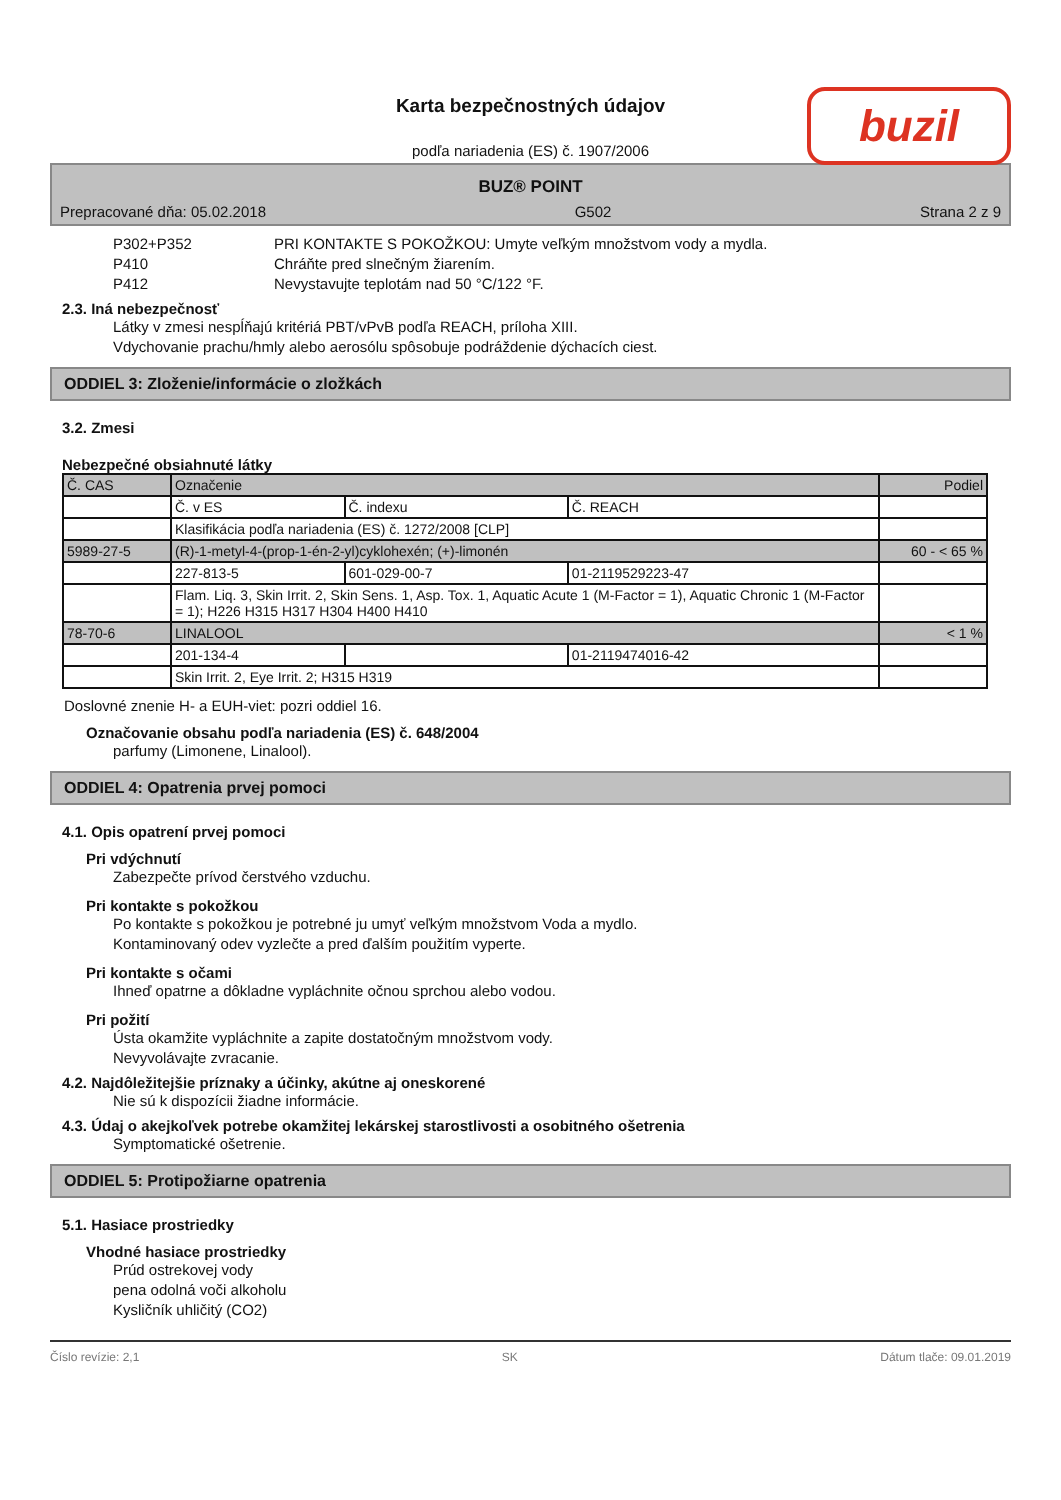Karta bezpečnostných údajov
buzil
podľa nariadenia (ES) č. 1907/2006
BUZ® POINT
Prepracované dňa: 05.02.2018 G502 Strana 2 z 9
P302+P352 PRI KONTAKTE S POKOŽKOU: Umyte veľkým množstvom vody a mydla.
P410 Chráňte pred slnečným žiarením.
P412 Nevystavujte teplotám nad 50 °C/122 °F.
2.3. Iná nebezpečnosť
Látky v zmesi nespĺňajú kritériá PBT/vPvB podľa REACH, príloha XIII.
Vdychovanie prachu/hmly alebo aerosólu spôsobuje podráždenie dýchacích ciest.
ODDIEL 3: Zloženie/informácie o zložkách
3.2. Zmesi
Nebezpečné obsiahnuté látky
| Č. CAS | Označenie | | | Podiel |
| | Č. v ES | Č. indexu | Č. REACH | |
| | Klasifikácia podľa nariadenia (ES) č. 1272/2008 [CLP] | | | |
| 5989-27-5 | (R)-1-metyl-4-(prop-1-én-2-yl)cyklohexén; (+)-limonén | | | 60 - < 65 % |
| | 227-813-5 | 601-029-00-7 | 01-2119529223-47 | |
| | Flam. Liq. 3, Skin Irrit. 2, Skin Sens. 1, Asp. Tox. 1, Aquatic Acute 1 (M-Factor = 1), Aquatic Chronic 1 (M-Factor = 1); H226 H315 H317 H304 H400 H410 | | | |
| 78-70-6 | LINALOOL | | | < 1 % |
| | 201-134-4 | | 01-2119474016-42 | |
| | Skin Irrit. 2, Eye Irrit. 2; H315 H319 | | | |
Doslovné znenie H- a EUH-viet: pozri oddiel 16.
Označovanie obsahu podľa nariadenia (ES) č. 648/2004
parfumy (Limonene, Linalool).
ODDIEL 4: Opatrenia prvej pomoci
4.1. Opis opatrení prvej pomoci
Pri vdýchnutí
Zabezpečte prívod čerstvého vzduchu.
Pri kontakte s pokožkou
Po kontakte s pokožkou je potrebné ju umyť veľkým množstvom Voda a mydlo.
Kontaminovaný odev vyzlečte a pred ďalším použitím vyperte.
Pri kontakte s očami
Ihneď opatrne a dôkladne vypláchnite očnou sprchou alebo vodou.
Pri požití
Ústa okamžite vypláchnite a zapite dostatočným množstvom vody.
Nevyvolávajte zvracanie.
4.2. Najdôležitejšie príznaky a účinky, akútne aj oneskorené
Nie sú k dispozícii žiadne informácie.
4.3. Údaj o akejkoľvek potrebe okamžitej lekárskej starostlivosti a osobitného ošetrenia
Symptomatické ošetrenie.
ODDIEL 5: Protipožiarne opatrenia
5.1. Hasiace prostriedky
Vhodné hasiace prostriedky
Prúd ostrekovej vody
pena odolná voči alkoholu
Kysličník uhličitý (CO2)
Číslo revízie: 2,1 SK Dátum tlače: 09.01.2019